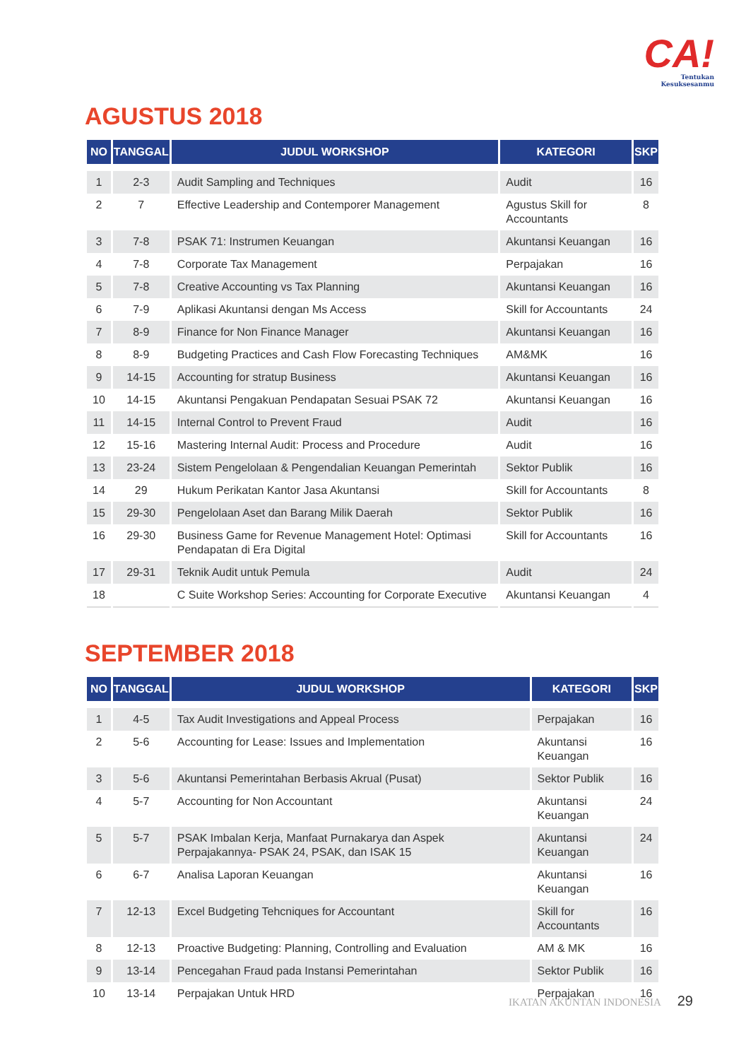CA!
Tentukan
Kesuksesanmu
AGUSTUS 2018
| NO | TANGGAL | JUDUL WORKSHOP | KATEGORI | SKP |
| --- | --- | --- | --- | --- |
| 1 | 2-3 | Audit Sampling and Techniques | Audit | 16 |
| 2 | 7 | Effective Leadership and Contemporer Management | Agustus Skill for Accountants | 8 |
| 3 | 7-8 | PSAK 71: Instrumen Keuangan | Akuntansi Keuangan | 16 |
| 4 | 7-8 | Corporate Tax Management | Perpajakan | 16 |
| 5 | 7-8 | Creative Accounting vs Tax Planning | Akuntansi Keuangan | 16 |
| 6 | 7-9 | Aplikasi Akuntansi dengan Ms Access | Skill for Accountants | 24 |
| 7 | 8-9 | Finance for Non Finance Manager | Akuntansi Keuangan | 16 |
| 8 | 8-9 | Budgeting Practices and Cash Flow Forecasting Techniques | AM&MK | 16 |
| 9 | 14-15 | Accounting for stratup Business | Akuntansi Keuangan | 16 |
| 10 | 14-15 | Akuntansi Pengakuan Pendapatan Sesuai PSAK 72 | Akuntansi Keuangan | 16 |
| 11 | 14-15 | Internal Control to Prevent Fraud | Audit | 16 |
| 12 | 15-16 | Mastering Internal Audit: Process and Procedure | Audit | 16 |
| 13 | 23-24 | Sistem Pengelolaan & Pengendalian Keuangan Pemerintah | Sektor Publik | 16 |
| 14 | 29 | Hukum Perikatan Kantor Jasa Akuntansi | Skill for Accountants | 8 |
| 15 | 29-30 | Pengelolaan Aset dan Barang Milik Daerah | Sektor Publik | 16 |
| 16 | 29-30 | Business Game for Revenue Management Hotel: Optimasi Pendapatan di Era Digital | Skill for Accountants | 16 |
| 17 | 29-31 | Teknik Audit untuk Pemula | Audit | 24 |
| 18 | | C Suite Workshop Series: Accounting for Corporate Executive | Akuntansi Keuangan | 4 |
SEPTEMBER 2018
| NO | TANGGAL | JUDUL WORKSHOP | KATEGORI | SKP |
| --- | --- | --- | --- | --- |
| 1 | 4-5 | Tax Audit Investigations and Appeal Process | Perpajakan | 16 |
| 2 | 5-6 | Accounting for Lease: Issues and Implementation | Akuntansi Keuangan | 16 |
| 3 | 5-6 | Akuntansi Pemerintahan Berbasis Akrual (Pusat) | Sektor Publik | 16 |
| 4 | 5-7 | Accounting for Non Accountant | Akuntansi Keuangan | 24 |
| 5 | 5-7 | PSAK Imbalan Kerja, Manfaat Purnakarya dan Aspek Perpajakannya- PSAK 24, PSAK, dan ISAK 15 | Akuntansi Keuangan | 24 |
| 6 | 6-7 | Analisa Laporan Keuangan | Akuntansi Keuangan | 16 |
| 7 | 12-13 | Excel Budgeting Tehcniques for Accountant | Skill for Accountants | 16 |
| 8 | 12-13 | Proactive Budgeting: Planning, Controlling and Evaluation | AM & MK | 16 |
| 9 | 13-14 | Pencegahan Fraud pada Instansi Pemerintahan | Sektor Publik | 16 |
| 10 | 13-14 | Perpajakan Untuk HRD | Perpajakan | 16 |
IKATAN AKUNTAN INDONESIA 29